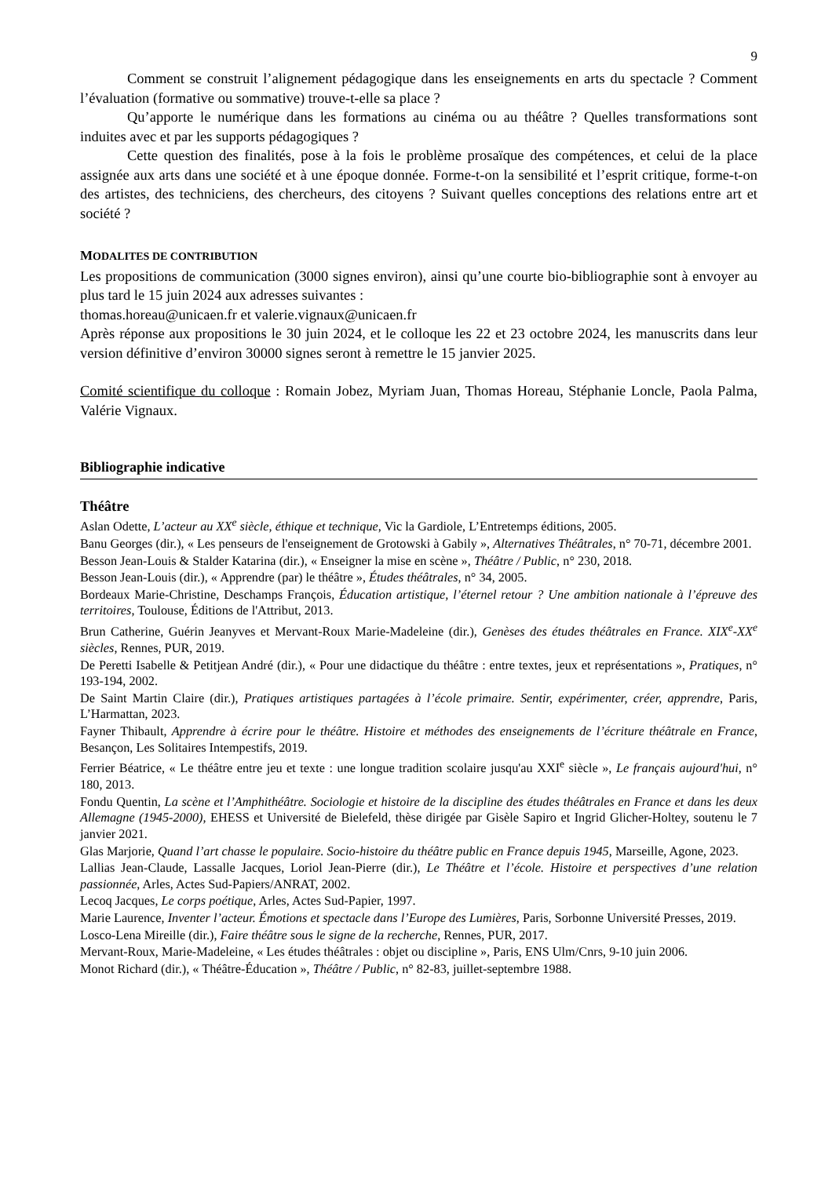9
Comment se construit l’alignement pédagogique dans les enseignements en arts du spectacle ? Comment l’évaluation (formative ou sommative) trouve-t-elle sa place ?
Qu’apporte le numérique dans les formations au cinéma ou au théâtre ? Quelles transformations sont induites avec et par les supports pédagogiques ?
Cette question des finalités, pose à la fois le problème prosaïque des compétences, et celui de la place assignée aux arts dans une société et à une époque donnée. Forme-t-on la sensibilité et l’esprit critique, forme-t-on des artistes, des techniciens, des chercheurs, des citoyens ? Suivant quelles conceptions des relations entre art et société ?
MODALITES DE CONTRIBUTION
Les propositions de communication (3000 signes environ), ainsi qu’une courte bio-bibliographie sont à envoyer au plus tard le 15 juin 2024 aux adresses suivantes :
thomas.horeau@unicaen.fr et valerie.vignaux@unicaen.fr
Après réponse aux propositions le 30 juin 2024, et le colloque les 22 et 23 octobre 2024, les manuscrits dans leur version définitive d’environ 30000 signes seront à remettre le 15 janvier 2025.
Comité scientifique du colloque : Romain Jobez, Myriam Juan, Thomas Horeau, Stéphanie Loncle, Paola Palma, Valérie Vignaux.
Bibliographie indicative
Théâtre
Aslan Odette, L’acteur au XX<sup>e</sup> siècle, éthique et technique, Vic la Gardiole, L’Entretemps éditions, 2005.
Banu Georges (dir.), « Les penseurs de l'enseignement de Grotowski à Gabily », Alternatives Théâtrales, n° 70-71, décembre 2001.
Besson Jean-Louis & Stalder Katarina (dir.), « Enseigner la mise en scène », Théâtre / Public, n° 230, 2018.
Besson Jean-Louis (dir.), « Apprendre (par) le théâtre », Études théâtrales, n° 34, 2005.
Bordeaux Marie-Christine, Deschamps François, Éducation artistique, l’éternel retour ? Une ambition nationale à l’épreuve des territoires, Toulouse, Éditions de l'Attribut, 2013.
Brun Catherine, Guérin Jeanyves et Mervant-Roux Marie-Madeleine (dir.), Genèses des études théâtrales en France. XIX<sup>e</sup>-XX<sup>e</sup> siècles, Rennes, PUR, 2019.
De Peretti Isabelle & Petitjean André (dir.), « Pour une didactique du théâtre : entre textes, jeux et représentations », Pratiques, n° 193-194, 2002.
De Saint Martin Claire (dir.), Pratiques artistiques partagées à l’école primaire. Sentir, expérimenter, créer, apprendre, Paris, L’Harmattan, 2023.
Fayner Thibault, Apprendre à écrire pour le théâtre. Histoire et méthodes des enseignements de l’écriture théâtrale en France, Besançon, Les Solitaires Intempestifs, 2019.
Ferrier Béatrice, « Le théâtre entre jeu et texte : une longue tradition scolaire jusqu'au XXI<sup>e</sup> siècle », Le français aujourd'hui, n° 180, 2013.
Fondu Quentin, La scène et l’Amphithéâtre. Sociologie et histoire de la discipline des études théâtrales en France et dans les deux Allemagne (1945-2000), EHESS et Université de Bielefeld, thèse dirigée par Gisèle Sapiro et Ingrid Glicher-Holtey, soutenu le 7 janvier 2021.
Glas Marjorie, Quand l’art chasse le populaire. Socio-histoire du théâtre public en France depuis 1945, Marseille, Agone, 2023.
Lallias Jean-Claude, Lassalle Jacques, Loriol Jean-Pierre (dir.), Le Théâtre et l’école. Histoire et perspectives d’une relation passionnée, Arles, Actes Sud-Papiers/ANRAT, 2002.
Lecoq Jacques, Le corps poétique, Arles, Actes Sud-Papier, 1997.
Marie Laurence, Inventer l’acteur. Émotions et spectacle dans l’Europe des Lumières, Paris, Sorbonne Université Presses, 2019.
Losco-Lena Mireille (dir.), Faire théâtre sous le signe de la recherche, Rennes, PUR, 2017.
Mervant-Roux, Marie-Madeleine, « Les études théâtrales : objet ou discipline », Paris, ENS Ulm/Cnrs, 9-10 juin 2006.
Monot Richard (dir.), « Théâtre-Éducation », Théâtre / Public, n° 82-83, juillet-septembre 1988.